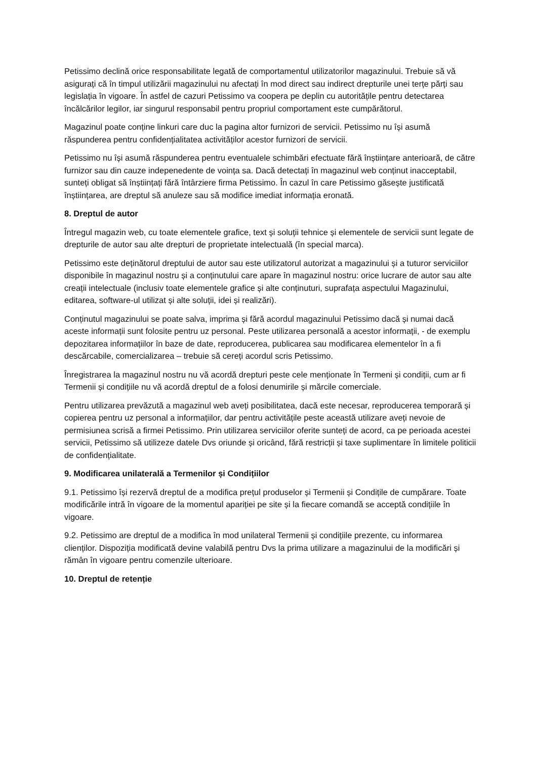Petissimo declină orice responsabilitate legată de comportamentul utilizatorilor magazinului. Trebuie să vă asigurați că în timpul utilizării magazinului nu afectați în mod direct sau indirect drepturile unei terțe părți sau legislația în vigoare. În astfel de cazuri Petissimo va coopera pe deplin cu autoritățile pentru detectarea încălcărilor legilor, iar singurul responsabil pentru propriul comportament este cumpărătorul.
Magazinul poate conține linkuri care duc la pagina altor furnizori de servicii. Petissimo nu își asumă răspunderea pentru confidențialitatea activităților acestor furnizori de servicii.
Petissimo nu își asumă răspunderea pentru eventualele schimbări efectuate fără înștiințare anterioară, de către furnizor sau din cauze indepenedente de voința sa. Dacă detectați în magazinul web conținut inacceptabil, sunteți obligat să înștiințați fără întârziere firma Petissimo. În cazul în care Petissimo găsește justificată înștiințarea, are dreptul să anuleze sau să modifice imediat informația eronată.
8. Dreptul de autor
Întregul magazin web, cu toate elementele grafice, text și soluții tehnice și elementele de servicii sunt legate de drepturile de autor sau alte drepturi de proprietate intelectuală (în special marca).
Petissimo este deținătorul dreptului de autor sau este utilizatorul autorizat a magazinului și a tuturor serviciilor disponibile în magazinul nostru și a conținutului care apare în magazinul nostru: orice lucrare de autor sau alte creații intelectuale (inclusiv toate elementele grafice și alte conținuturi, suprafața aspectului Magazinului, editarea, software-ul utilizat și alte soluții, idei și realizări).
Conținutul magazinului se poate salva, imprima și fără acordul magazinului Petissimo dacă și numai dacă aceste informații sunt folosite pentru uz personal. Peste utilizarea personală a acestor informații, - de exemplu depozitarea informațiilor în baze de date, reproducerea, publicarea sau modificarea elementelor în a fi descărcabile, comercializarea – trebuie să cereți acordul scris Petissimo.
Înregistrarea la magazinul nostru nu vă acordă drepturi peste cele menționate în Termeni și condiții, cum ar fi Termenii și condițiile nu vă acordă dreptul de a folosi denumirile și mărcile comerciale.
Pentru utilizarea prevăzută a magazinul web aveți posibilitatea, dacă este necesar, reproducerea temporară și copierea pentru uz personal a informațiilor, dar pentru activitățile peste această utilizare aveți nevoie de permisiunea scrisă a firmei Petissimo. Prin utilizarea serviciilor oferite sunteți de acord, ca pe perioada acestei servicii, Petissimo să utilizeze datele Dvs oriunde și oricând, fără restricții și taxe suplimentare în limitele politicii de confidențialitate.
9. Modificarea unilaterală a Termenilor și Condițiilor
9.1. Petissimo își rezervă dreptul de a modifica prețul produselor și Termenii și Condițile de cumpărare. Toate modificările intră în vigoare de la momentul apariției pe site și la fiecare comandă se acceptă condițiile în vigoare.
9.2. Petissimo are dreptul de a modifica în mod unilateral Termenii și condițiile prezente, cu informarea clienților. Dispoziția modificată devine valabilă pentru Dvs la prima utilizare a magazinului de la modificări și rămân în vigoare pentru comenzile ulterioare.
10. Dreptul de retenție